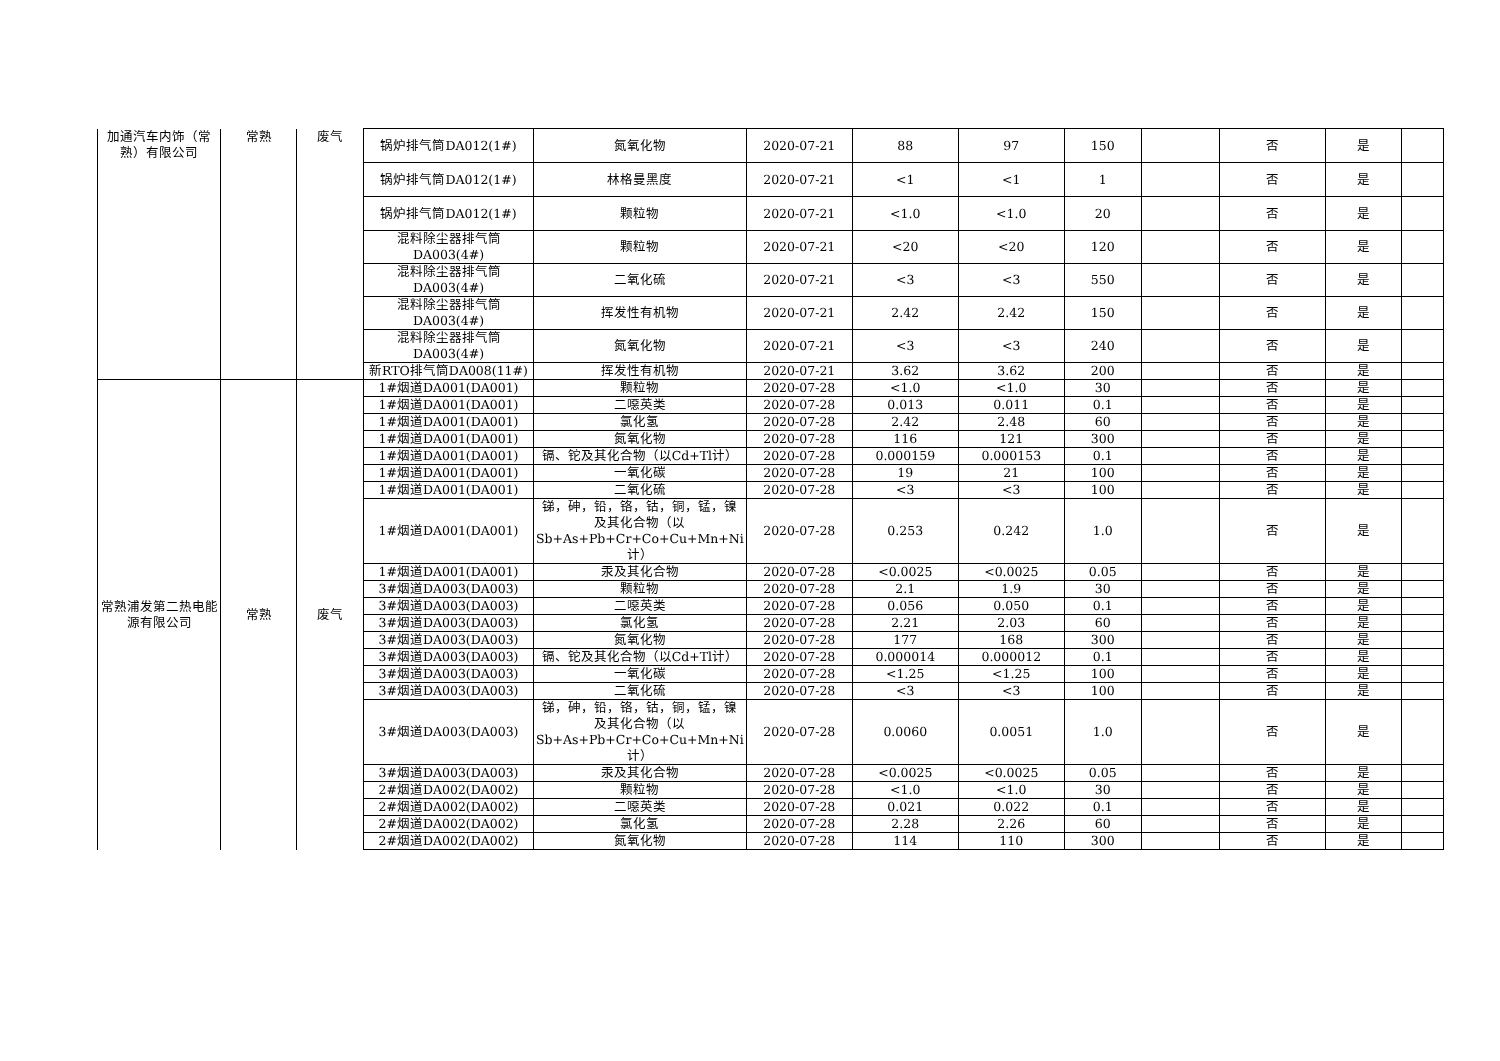| 加通汽车内饰（常熟）有限公司 | 常熟 | 废气 | 锅炉排气筒DA012(1#) | 氮氧化物 | 2020-07-21 | 88 | 97 | 150 | | 否 | 是 | |
| | | | 锅炉排气筒DA012(1#) | 林格曼黑度 | 2020-07-21 | <1 | <1 | 1 | | 否 | 是 | |
| | | | 锅炉排气筒DA012(1#) | 颗粒物 | 2020-07-21 | <1.0 | <1.0 | 20 | | 否 | 是 | |
| | | | 混料除尘器排气筒DA003(4#) | 颗粒物 | 2020-07-21 | <20 | <20 | 120 | | 否 | 是 | |
| | | | 混料除尘器排气筒DA003(4#) | 二氧化硫 | 2020-07-21 | <3 | <3 | 550 | | 否 | 是 | |
| | | | 混料除尘器排气筒DA003(4#) | 挥发性有机物 | 2020-07-21 | 2.42 | 2.42 | 150 | | 否 | 是 | |
| | | | 混料除尘器排气筒DA003(4#) | 氮氧化物 | 2020-07-21 | <3 | <3 | 240 | | 否 | 是 | |
| | | | 新RTO排气筒DA008(11#) | 挥发性有机物 | 2020-07-21 | 3.62 | 3.62 | 200 | | 否 | 是 | |
| 常熟浦发第二热电能源有限公司 | 常熟 | 废气 | 1#烟道DA001(DA001) | 颗粒物 | 2020-07-28 | <1.0 | <1.0 | 30 | | 否 | 是 | |
| | | | 1#烟道DA001(DA001) | 二噁英类 | 2020-07-28 | 0.013 | 0.011 | 0.1 | | 否 | 是 | |
| | | | 1#烟道DA001(DA001) | 氯化氢 | 2020-07-28 | 2.42 | 2.48 | 60 | | 否 | 是 | |
| | | | 1#烟道DA001(DA001) | 氮氧化物 | 2020-07-28 | 116 | 121 | 300 | | 否 | 是 | |
| | | | 1#烟道DA001(DA001) | 镉、铊及其化合物（以Cd+Tl计） | 2020-07-28 | 0.000159 | 0.000153 | 0.1 | | 否 | 是 | |
| | | | 1#烟道DA001(DA001) | 一氧化碳 | 2020-07-28 | 19 | 21 | 100 | | 否 | 是 | |
| | | | 1#烟道DA001(DA001) | 二氧化硫 | 2020-07-28 | <3 | <3 | 100 | | 否 | 是 | |
| | | | 1#烟道DA001(DA001) | 锑，砷，铅，铬，钴，铜，锰，镍及其化合物（以Sb+As+Pb+Cr+Co+Cu+Mn+Ni计） | 2020-07-28 | 0.253 | 0.242 | 1.0 | | 否 | 是 | |
| | | | 1#烟道DA001(DA001) | 汞及其化合物 | 2020-07-28 | <0.0025 | <0.0025 | 0.05 | | 否 | 是 | |
| | | | 3#烟道DA003(DA003) | 颗粒物 | 2020-07-28 | 2.1 | 1.9 | 30 | | 否 | 是 | |
| | | | 3#烟道DA003(DA003) | 二噁英类 | 2020-07-28 | 0.056 | 0.050 | 0.1 | | 否 | 是 | |
| | | | 3#烟道DA003(DA003) | 氯化氢 | 2020-07-28 | 2.21 | 2.03 | 60 | | 否 | 是 | |
| | | | 3#烟道DA003(DA003) | 氮氧化物 | 2020-07-28 | 177 | 168 | 300 | | 否 | 是 | |
| | | | 3#烟道DA003(DA003) | 镉、铊及其化合物（以Cd+Tl计） | 2020-07-28 | 0.000014 | 0.000012 | 0.1 | | 否 | 是 | |
| | | | 3#烟道DA003(DA003) | 一氧化碳 | 2020-07-28 | <1.25 | <1.25 | 100 | | 否 | 是 | |
| | | | 3#烟道DA003(DA003) | 二氧化硫 | 2020-07-28 | <3 | <3 | 100 | | 否 | 是 | |
| | | | 3#烟道DA003(DA003) | 锑，砷，铅，铬，钴，铜，锰，镍及其化合物（以Sb+As+Pb+Cr+Co+Cu+Mn+Ni计） | 2020-07-28 | 0.0060 | 0.0051 | 1.0 | | 否 | 是 | |
| | | | 3#烟道DA003(DA003) | 汞及其化合物 | 2020-07-28 | <0.0025 | <0.0025 | 0.05 | | 否 | 是 | |
| | | | 2#烟道DA002(DA002) | 颗粒物 | 2020-07-28 | <1.0 | <1.0 | 30 | | 否 | 是 | |
| | | | 2#烟道DA002(DA002) | 二噁英类 | 2020-07-28 | 0.021 | 0.022 | 0.1 | | 否 | 是 | |
| | | | 2#烟道DA002(DA002) | 氯化氢 | 2020-07-28 | 2.28 | 2.26 | 60 | | 否 | 是 | |
| | | | 2#烟道DA002(DA002) | 氮氧化物 | 2020-07-28 | 114 | 110 | 300 | | 否 | 是 | |